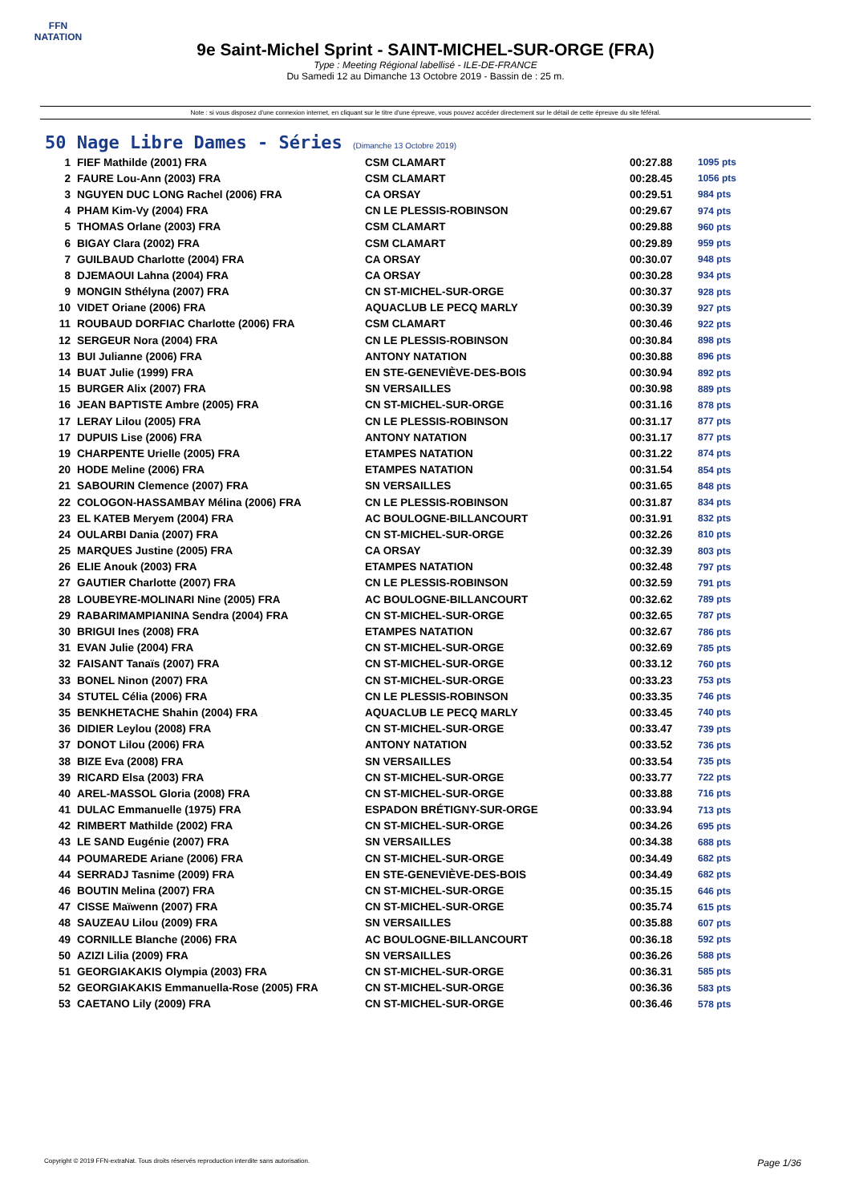FFN
NATATION
9e Saint-Michel Sprint - SAINT-MICHEL-SUR-ORGE (FRA)
Type : Meeting Régional labellisé - ILE-DE-FRANCE
Du Samedi 12 au Dimanche 13 Octobre 2019 - Bassin de : 25 m.
Note : si vous disposez d'une connexion internet, en cliquant sur le titre d'une épreuve, vous pouvez accéder directement sur le détail de cette épreuve du site féféral.
50 Nage Libre Dames - Séries (Dimanche 13 Octobre 2019)
| 1 | FIEF Mathilde (2001) FRA | CSM CLAMART | 00:27.88 | 1095 pts |
| 2 | FAURE Lou-Ann (2003) FRA | CSM CLAMART | 00:28.45 | 1056 pts |
| 3 | NGUYEN DUC LONG Rachel (2006) FRA | CA ORSAY | 00:29.51 | 984 pts |
| 4 | PHAM Kim-Vy (2004) FRA | CN LE PLESSIS-ROBINSON | 00:29.67 | 974 pts |
| 5 | THOMAS Orlane (2003) FRA | CSM CLAMART | 00:29.88 | 960 pts |
| 6 | BIGAY Clara (2002) FRA | CSM CLAMART | 00:29.89 | 959 pts |
| 7 | GUILBAUD Charlotte (2004) FRA | CA ORSAY | 00:30.07 | 948 pts |
| 8 | DJEMAOUI Lahna (2004) FRA | CA ORSAY | 00:30.28 | 934 pts |
| 9 | MONGIN Sthélyna (2007) FRA | CN ST-MICHEL-SUR-ORGE | 00:30.37 | 928 pts |
| 10 | VIDET Oriane (2006) FRA | AQUACLUB LE PECQ MARLY | 00:30.39 | 927 pts |
| 11 | ROUBAUD DORFIAC Charlotte (2006) FRA | CSM CLAMART | 00:30.46 | 922 pts |
| 12 | SERGEUR Nora (2004) FRA | CN LE PLESSIS-ROBINSON | 00:30.84 | 898 pts |
| 13 | BUI Julianne (2006) FRA | ANTONY NATATION | 00:30.88 | 896 pts |
| 14 | BUAT Julie (1999) FRA | EN STE-GENEVIÈVE-DES-BOIS | 00:30.94 | 892 pts |
| 15 | BURGER Alix (2007) FRA | SN VERSAILLES | 00:30.98 | 889 pts |
| 16 | JEAN BAPTISTE Ambre (2005) FRA | CN ST-MICHEL-SUR-ORGE | 00:31.16 | 878 pts |
| 17 | LERAY Lilou (2005) FRA | CN LE PLESSIS-ROBINSON | 00:31.17 | 877 pts |
| 17 | DUPUIS Lise (2006) FRA | ANTONY NATATION | 00:31.17 | 877 pts |
| 19 | CHARPENTE Urielle (2005) FRA | ETAMPES NATATION | 00:31.22 | 874 pts |
| 20 | HODE Meline (2006) FRA | ETAMPES NATATION | 00:31.54 | 854 pts |
| 21 | SABOURIN Clemence (2007) FRA | SN VERSAILLES | 00:31.65 | 848 pts |
| 22 | COLOGON-HASSAMBAY Mélina (2006) FRA | CN LE PLESSIS-ROBINSON | 00:31.87 | 834 pts |
| 23 | EL KATEB Meryem (2004) FRA | AC BOULOGNE-BILLANCOURT | 00:31.91 | 832 pts |
| 24 | OULARBI Dania (2007) FRA | CN ST-MICHEL-SUR-ORGE | 00:32.26 | 810 pts |
| 25 | MARQUES Justine (2005) FRA | CA ORSAY | 00:32.39 | 803 pts |
| 26 | ELIE Anouk (2003) FRA | ETAMPES NATATION | 00:32.48 | 797 pts |
| 27 | GAUTIER Charlotte (2007) FRA | CN LE PLESSIS-ROBINSON | 00:32.59 | 791 pts |
| 28 | LOUBEYRE-MOLINARI Nine (2005) FRA | AC BOULOGNE-BILLANCOURT | 00:32.62 | 789 pts |
| 29 | RABARIMAMPIANINA Sendra (2004) FRA | CN ST-MICHEL-SUR-ORGE | 00:32.65 | 787 pts |
| 30 | BRIGUI Ines (2008) FRA | ETAMPES NATATION | 00:32.67 | 786 pts |
| 31 | EVAN Julie (2004) FRA | CN ST-MICHEL-SUR-ORGE | 00:32.69 | 785 pts |
| 32 | FAISANT Tanaïs (2007) FRA | CN ST-MICHEL-SUR-ORGE | 00:33.12 | 760 pts |
| 33 | BONEL Ninon (2007) FRA | CN ST-MICHEL-SUR-ORGE | 00:33.23 | 753 pts |
| 34 | STUTEL Célia (2006) FRA | CN LE PLESSIS-ROBINSON | 00:33.35 | 746 pts |
| 35 | BENKHETACHE Shahin (2004) FRA | AQUACLUB LE PECQ MARLY | 00:33.45 | 740 pts |
| 36 | DIDIER Leylou (2008) FRA | CN ST-MICHEL-SUR-ORGE | 00:33.47 | 739 pts |
| 37 | DONOT Lilou (2006) FRA | ANTONY NATATION | 00:33.52 | 736 pts |
| 38 | BIZE Eva (2008) FRA | SN VERSAILLES | 00:33.54 | 735 pts |
| 39 | RICARD Elsa (2003) FRA | CN ST-MICHEL-SUR-ORGE | 00:33.77 | 722 pts |
| 40 | AREL-MASSOL Gloria (2008) FRA | CN ST-MICHEL-SUR-ORGE | 00:33.88 | 716 pts |
| 41 | DULAC Emmanuelle (1975) FRA | ESPADON BRÉTIGNY-SUR-ORGE | 00:33.94 | 713 pts |
| 42 | RIMBERT Mathilde (2002) FRA | CN ST-MICHEL-SUR-ORGE | 00:34.26 | 695 pts |
| 43 | LE SAND Eugénie (2007) FRA | SN VERSAILLES | 00:34.38 | 688 pts |
| 44 | POUMAREDE Ariane (2006) FRA | CN ST-MICHEL-SUR-ORGE | 00:34.49 | 682 pts |
| 44 | SERRADJ Tasnime (2009) FRA | EN STE-GENEVIÈVE-DES-BOIS | 00:34.49 | 682 pts |
| 46 | BOUTIN Melina (2007) FRA | CN ST-MICHEL-SUR-ORGE | 00:35.15 | 646 pts |
| 47 | CISSE Maïwenn (2007) FRA | CN ST-MICHEL-SUR-ORGE | 00:35.74 | 615 pts |
| 48 | SAUZEAU Lilou (2009) FRA | SN VERSAILLES | 00:35.88 | 607 pts |
| 49 | CORNILLE Blanche (2006) FRA | AC BOULOGNE-BILLANCOURT | 00:36.18 | 592 pts |
| 50 | AZIZI Lilia (2009) FRA | SN VERSAILLES | 00:36.26 | 588 pts |
| 51 | GEORGIAKAKIS Olympia (2003) FRA | CN ST-MICHEL-SUR-ORGE | 00:36.31 | 585 pts |
| 52 | GEORGIAKAKIS Emmanuella-Rose (2005) FRA | CN ST-MICHEL-SUR-ORGE | 00:36.36 | 583 pts |
| 53 | CAETANO Lily (2009) FRA | CN ST-MICHEL-SUR-ORGE | 00:36.46 | 578 pts |
Copyright © 2019 FFN-extraNat. Tous droits réservés reproduction interdite sans autorisation. Page 1/36